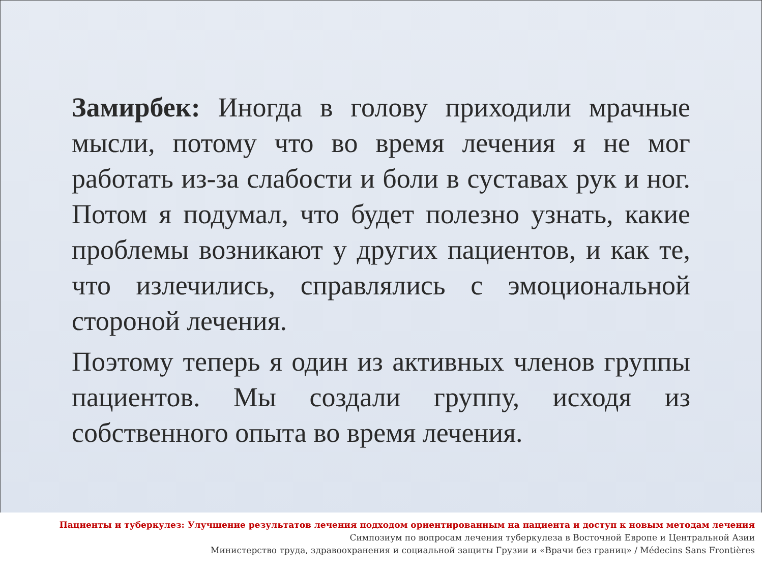Замирбек: Иногда в голову приходили мрачные мысли, потому что во время лечения я не мог работать из-за слабости и боли в суставах рук и ног. Потом я подумал, что будет полезно узнать, какие проблемы возникают у других пациентов, и как те, что излечились, справлялись с эмоциональной стороной лечения.
Поэтому теперь я один из активных членов группы пациентов. Мы создали группу, исходя из собственного опыта во время лечения.
Пациенты и туберкулез: Улучшение результатов лечения подходом ориентированным на пациента и доступ к новым методам лечения
Симпозиум по вопросам лечения туберкулеза в Восточной Европе и Центральной Азии
Министерство труда, здравоохранения и социальной защиты Грузии и «Врачи без границ» / Médecins Sans Frontières